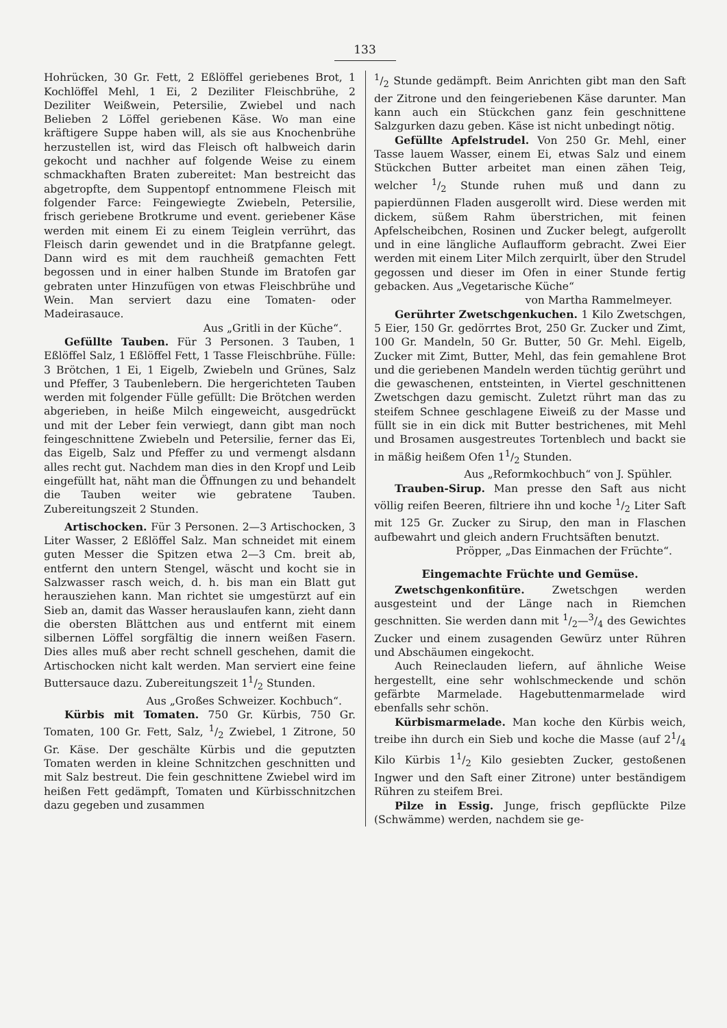133
Hohrücken, 30 Gr. Fett, 2 Eßlöffel geriebenes Brot, 1 Kochlöffel Mehl, 1 Ei, 2 Deziliter Fleischbrühe, 2 Deziliter Weißwein, Petersilie, Zwiebel und nach Belieben 2 Löffel geriebenen Käse. Wo man eine kräftigere Suppe haben will, als sie aus Knochenbrühe herzustellen ist, wird das Fleisch oft halbweich darin gekocht und nachher auf folgende Weise zu einem schmackhaften Braten zubereitet: Man bestreicht das abgetropfte, dem Suppentopf entnommene Fleisch mit folgender Farce: Feingewiegte Zwiebeln, Petersilie, frisch geriebene Brotkrume und event. geriebener Käse werden mit einem Ei zu einem Teiglein verrührt, das Fleisch darin gewendet und in die Bratpfanne gelegt. Dann wird es mit dem rauchheiß gemachten Fett begossen und in einer halben Stunde im Bratofen gar gebraten unter Hinzufügen von etwas Fleischbrühe und Wein. Man serviert dazu eine Tomaten- oder Madeirasauce.
Aus „Gritli in der Küche“.
Gefüllte Tauben. Für 3 Personen. 3 Tauben, 1 Eßlöffel Salz, 1 Eßlöffel Fett, 1 Tasse Fleischbrühe. Fülle: 3 Brötchen, 1 Ei, 1 Eigelb, Zwiebeln und Grünes, Salz und Pfeffer, 3 Taubenlebern. Die hergerichteten Tauben werden mit folgender Fülle gefüllt: Die Brötchen werden abgerieben, in heiße Milch eingeweicht, ausgedrückt und mit der Leber fein verwiegt, dann gibt man noch feingeschnittene Zwiebeln und Petersilie, ferner das Ei, das Eigelb, Salz und Pfeffer zu und vermengt alsdann alles recht gut. Nachdem man dies in den Kropf und Leib eingefüllt hat, näht man die Öffnungen zu und behandelt die Tauben weiter wie gebratene Tauben. Zubereitungszeit 2 Stunden.
Artischocken. Für 3 Personen. 2—3 Artischocken, 3 Liter Wasser, 2 Eßlöffel Salz. Man schneidet mit einem guten Messer die Spitzen etwa 2—3 Cm. breit ab, entfernt den untern Stengel, wäscht und kocht sie in Salzwasser rasch weich, d. h. bis man ein Blatt gut herausziehen kann. Man richtet sie umgestürzt auf ein Sieb an, damit das Wasser herauslaufen kann, zieht dann die obersten Blättchen aus und entfernt mit einem silbernen Löffel sorgfältig die innern weißen Fasern. Dies alles muß aber recht schnell geschehen, damit die Artischocken nicht kalt werden. Man serviert eine feine Buttersauce dazu. Zubereitungszeit 11/2 Stunden.
Aus „Großes Schweizer. Kochbuch“.
Kürbis mit Tomaten. 750 Gr. Kürbis, 750 Gr. Tomaten, 100 Gr. Fett, Salz, 1/2 Zwiebel, 1 Zitrone, 50 Gr. Käse. Der geschälte Kürbis und die geputzten Tomaten werden in kleine Schnitzchen geschnitten und mit Salz bestreut. Die fein geschnittene Zwiebel wird im heißen Fett gedämpft, Tomaten und Kürbisschnitzchen dazu gegeben und zusammen
1/2 Stunde gedämpft. Beim Anrichten gibt man den Saft der Zitrone und den feingeriebenen Käse darunter. Man kann auch ein Stückchen ganz fein geschnittene Salzgurken dazu geben. Käse ist nicht unbedingt nötig.
Gefüllte Apfelstrudel. Von 250 Gr. Mehl, einer Tasse lauem Wasser, einem Ei, etwas Salz und einem Stückchen Butter arbeitet man einen zähen Teig, welcher 1/2 Stunde ruhen muß und dann zu papierdünnen Fladen ausgerollt wird. Diese werden mit dickem, süßem Rahm überstrichen, mit feinen Apfelscheibchen, Rosinen und Zucker belegt, aufgerollt und in eine längliche Auflaufform gebracht. Zwei Eier werden mit einem Liter Milch zerquirlt, über den Strudel gegossen und dieser im Ofen in einer Stunde fertig gebacken. Aus „Vegetarische Küche“
von Martha Rammelmeyer.
Gerührter Zwetschgenkuchen. 1 Kilo Zwetschgen, 5 Eier, 150 Gr. gedörrtes Brot, 250 Gr. Zucker und Zimt, 100 Gr. Mandeln, 50 Gr. Butter, 50 Gr. Mehl. Eigelb, Zucker mit Zimt, Butter, Mehl, das fein gemahlene Brot und die geriebenen Mandeln werden tüchtig gerührt und die gewaschenen, entsteinten, in Viertel geschnittenen Zwetschgen dazu gemischt. Zuletzt rührt man das zu steifem Schnee geschlagene Eiweiß zu der Masse und füllt sie in ein dick mit Butter bestrichenes, mit Mehl und Brosamen ausgestreutes Tortenblech und backt sie in mäßig heißem Ofen 11/2 Stunden.
Aus „Reformkochbuch“ von J. Spühler.
Trauben-Sirup. Man presse den Saft aus nicht völlig reifen Beeren, filtriere ihn und koche 1/2 Liter Saft mit 125 Gr. Zucker zu Sirup, den man in Flaschen aufbewahrt und gleich andern Fruchtsäften benutzt.
Pröpper, „Das Einmachen der Früchte“.
Eingemachte Früchte und Gemüse.
Zwetschgenkonfitüre. Zwetschgen werden ausgesteint und der Länge nach in Riemchen geschnitten. Sie werden dann mit 1/2—3/4 des Gewichtes Zucker und einem zusagenden Gewürz unter Rühren und Abschäumen eingekocht.
Auch Reineclauden liefern, auf ähnliche Weise hergestellt, eine sehr wohlschmeckende und schön gefärbte Marmelade. Hagebuttenmarmelade wird ebenfalls sehr schön.
Kürbismarmelade. Man koche den Kürbis weich, treibe ihn durch ein Sieb und koche die Masse (auf 21/4 Kilo Kürbis 11/2 Kilo gesiebten Zucker, gestoßenen Ingwer und den Saft einer Zitrone) unter beständigem Rühren zu steifem Brei.
Pilze in Essig. Junge, frisch gepflückte Pilze (Schwämme) werden, nachdem sie ge-